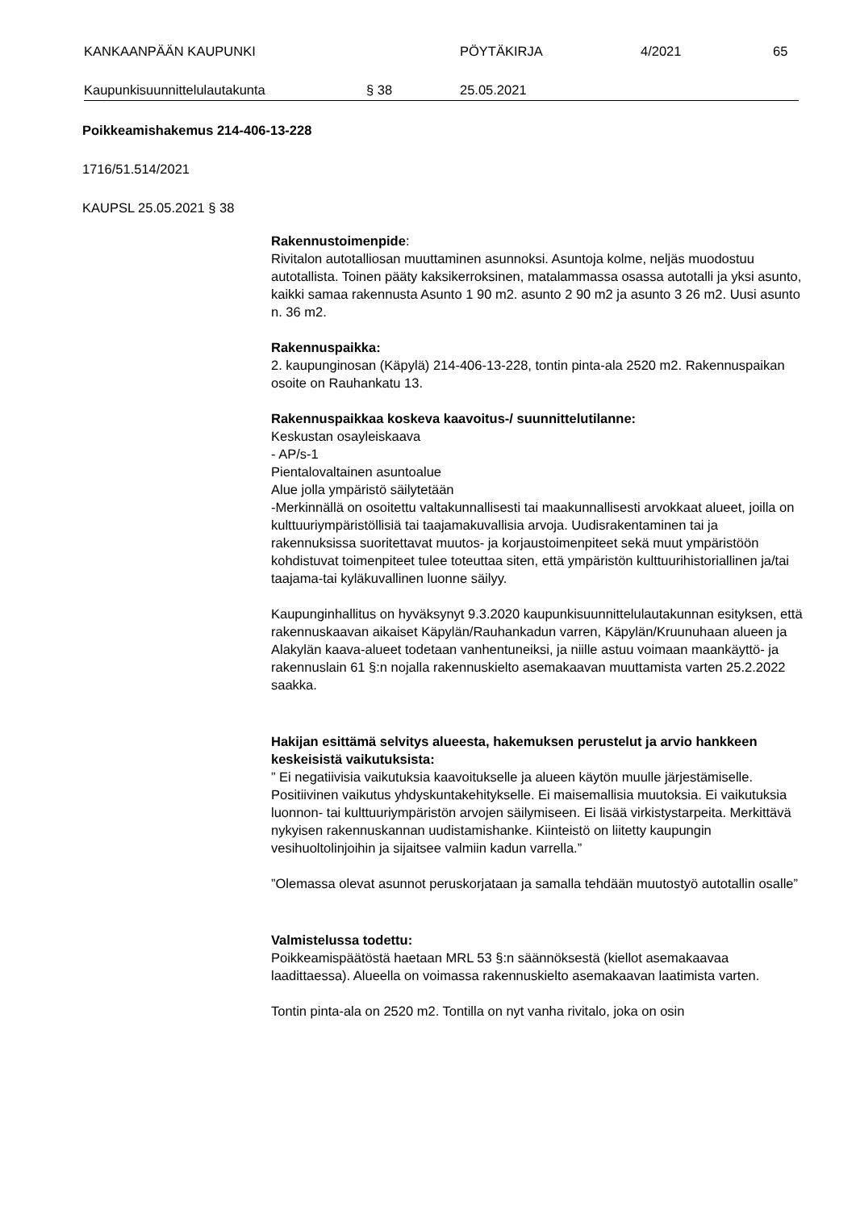KANKAANPÄÄN KAUPUNKI PÖYTÄKIRJA 4/2021 65
Kaupunkisuunnittelulautakunta § 38 25.05.2021
Poikkeamishakemus 214-406-13-228
1716/51.514/2021
KAUPSL 25.05.2021 § 38
Rakennustoimenpide:
Rivitalon autotalliosan muuttaminen asunnoksi. Asuntoja kolme, neljäs muodostuu autotallista. Toinen pääty kaksikerroksinen, matalammassa osassa autotalli ja yksi asunto, kaikki samaa rakennusta Asunto 1 90 m2. asunto 2 90 m2 ja asunto 3 26 m2. Uusi asunto n. 36 m2.
Rakennuspaikka:
2. kaupunginosan (Käpylä) 214-406-13-228, tontin pinta-ala 2520 m2. Rakennuspaikan osoite on Rauhankatu 13.
Rakennuspaikkaa koskeva kaavoitus-/ suunnittelutilanne:
Keskustan osayleiskaava
- AP/s-1
Pientalovaltainen asuntoalue
Alue jolla ympäristö säilytetään
-Merkinnällä on osoitettu valtakunnallisesti tai maakunnallisesti arvokkaat alueet, joilla on kulttuuriympäristöllisiä tai taajamakuvallisia arvoja. Uudisrakentaminen tai ja rakennuksissa suoritettavat muutos- ja korjaustoimenpiteet sekä muut ympäristöön kohdistuvat toimenpiteet tulee toteuttaa siten, että ympäristön kulttuurihistoriallinen ja/tai taajama-tai kyläkuvallinen luonne säilyy.
Kaupunginhallitus on hyväksynyt 9.3.2020 kaupunkisuunnittelulautakunnan esityksen, että rakennuskaavan aikaiset Käpylän/Rauhankadun varren, Käpylän/Kruunuhaan alueen ja Alakylän kaava-alueet todetaan vanhentuneiksi, ja niille astuu voimaan maankäyttö- ja rakennuslain 61 §:n nojalla rakennuskielto asemakaavan muuttamista varten 25.2.2022 saakka.
Hakijan esittämä selvitys alueesta, hakemuksen perustelut ja arvio hankkeen keskeisistä vaikutuksista:
” Ei negatiivisia vaikutuksia kaavoitukselle ja alueen käytön muulle järjestämiselle. Positiivinen vaikutus yhdyskuntakehitykselle. Ei maisemallisia muutoksia. Ei vaikutuksia luonnon- tai kulttuuriympäristön arvojen säilymiseen. Ei lisää virkistystarpeita. Merkittävä nykyisen rakennuskannan uudistamishanke. Kiinteistö on liitetty kaupungin vesihuoltolinjoihin ja sijaitsee valmiin kadun varrella.”
”Olemassa olevat asunnot peruskorjataan ja samalla tehdään muutostyö autotallin osalle”
Valmistelussa todettu:
Poikkeamispäätöstä haetaan MRL 53 §:n säännöksestä (kiellot asemakaavaa laadittaessa). Alueella on voimassa rakennuskielto asemakaavan laatimista varten.
Tontin pinta-ala on 2520 m2. Tontilla on nyt vanha rivitalo, joka on osin